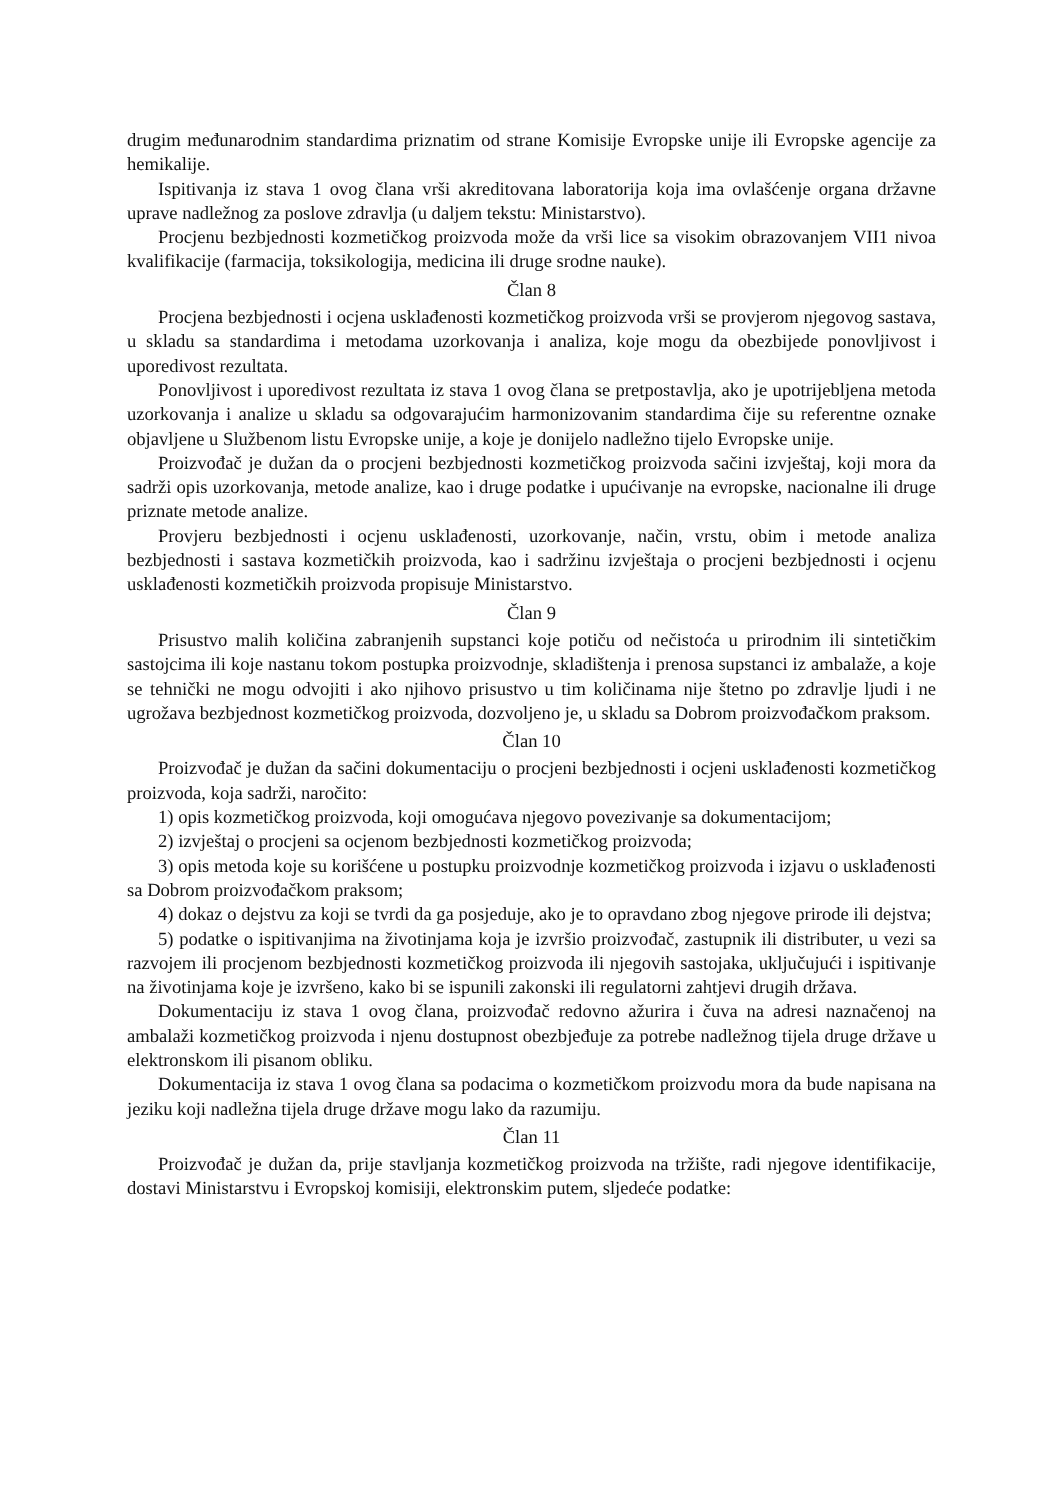drugim međunarodnim standardima priznatim od strane Komisije Evropske unije ili Evropske agencije za hemikalije.
Ispitivanja iz stava 1 ovog člana vrši akreditovana laboratorija koja ima ovlašćenje organa državne uprave nadležnog za poslove zdravlja (u daljem tekstu: Ministarstvo).
Procjenu bezbjednosti kozmetičkog proizvoda može da vrši lice sa visokim obrazovanjem VII1 nivoa kvalifikacije (farmacija, toksikologija, medicina ili druge srodne nauke).
Član 8
Procjena bezbjednosti i ocjena usklađenosti kozmetičkog proizvoda vrši se provjerom njegovog sastava, u skladu sa standardima i metodama uzorkovanja i analiza, koje mogu da obezbijede ponovljivost i uporedivost rezultata.
Ponovljivost i uporedivost rezultata iz stava 1 ovog člana se pretpostavlja, ako je upotrijebljena metoda uzorkovanja i analize u skladu sa odgovarajućim harmonizovanim standardima čije su referentne oznake objavljene u Službenom listu Evropske unije, a koje je donijelo nadležno tijelo Evropske unije.
Proizvođač je dužan da o procjeni bezbjednosti kozmetičkog proizvoda sačini izvještaj, koji mora da sadrži opis uzorkovanja, metode analize, kao i druge podatke i upućivanje na evropske, nacionalne ili druge priznate metode analize.
Provjeru bezbjednosti i ocjenu usklađenosti, uzorkovanje, način, vrstu, obim i metode analiza bezbjednosti i sastava kozmetičkih proizvoda, kao i sadržinu izvještaja o procjeni bezbjednosti i ocjenu usklađenosti kozmetičkih proizvoda propisuje Ministarstvo.
Član 9
Prisustvo malih količina zabranjenih supstanci koje potiču od nečistoća u prirodnim ili sintetičkim sastojcima ili koje nastanu tokom postupka proizvodnje, skladištenja i prenosa supstanci iz ambalaže, a koje se tehnički ne mogu odvojiti i ako njihovo prisustvo u tim količinama nije štetno po zdravlje ljudi i ne ugrožava bezbjednost kozmetičkog proizvoda, dozvoljeno je, u skladu sa Dobrom proizvođačkom praksom.
Član 10
Proizvođač je dužan da sačini dokumentaciju o procjeni bezbjednosti i ocjeni usklađenosti kozmetičkog proizvoda, koja sadrži, naročito:
1) opis kozmetičkog proizvoda, koji omogućava njegovo povezivanje sa dokumentacijom;
2) izvještaj o procjeni sa ocjenom bezbjednosti kozmetičkog proizvoda;
3) opis metoda koje su korišćene u postupku proizvodnje kozmetičkog proizvoda i izjavu o usklađenosti sa Dobrom proizvođačkom praksom;
4) dokaz o dejstvu za koji se tvrdi da ga posjeduje, ako je to opravdano zbog njegove prirode ili dejstva;
5) podatke o ispitivanjima na životinjama koja je izvršio proizvođač, zastupnik ili distributer, u vezi sa razvojem ili procjenom bezbjednosti kozmetičkog proizvoda ili njegovih sastojaka, uključujući i ispitivanje na životinjama koje je izvršeno, kako bi se ispunili zakonski ili regulatorni zahtjevi drugih država.
Dokumentaciju iz stava 1 ovog člana, proizvođač redovno ažurira i čuva na adresi naznačenoj na ambalaži kozmetičkog proizvoda i njenu dostupnost obezbjeđuje za potrebe nadležnog tijela druge države u elektronskom ili pisanom obliku.
Dokumentacija iz stava 1 ovog člana sa podacima o kozmetičkom proizvodu mora da bude napisana na jeziku koji nadležna tijela druge države mogu lako da razumiju.
Član 11
Proizvođač je dužan da, prije stavljanja kozmetičkog proizvoda na tržište, radi njegove identifikacije, dostavi Ministarstvu i Evropskoj komisiji, elektronskim putem, sljedeće podatke: